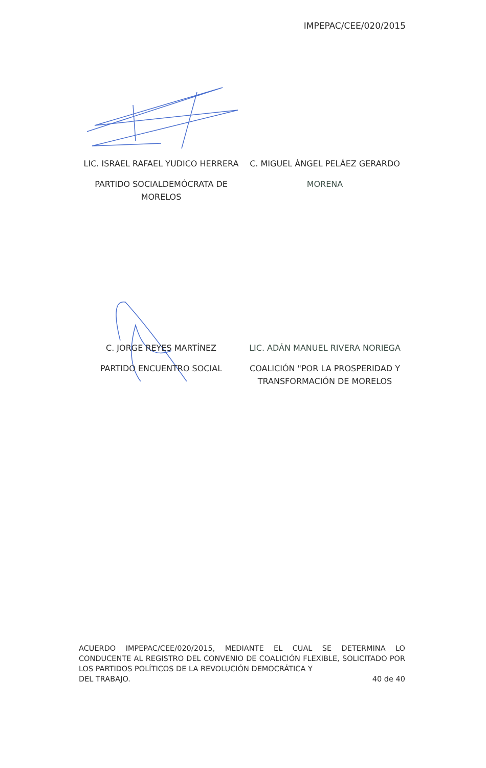IMPEPAC/CEE/020/2015
LIC. ISRAEL RAFAEL YUDICO HERRERA
PARTIDO SOCIALDEMÓCRATA DE MORELOS
C. MIGUEL ÁNGEL PELÁEZ GERARDO
MORENA
C. JORGE REYES MARTÍNEZ
PARTIDO ENCUENTRO SOCIAL
LIC. ADÁN MANUEL RIVERA NORIEGA
COALICIÓN "POR LA PROSPERIDAD Y TRANSFORMACIÓN DE MORELOS
ACUERDO IMPEPAC/CEE/020/2015, MEDIANTE EL CUAL SE DETERMINA LO CONDUCENTE AL REGISTRO DEL CONVENIO DE COALICIÓN FLEXIBLE, SOLICITADO POR LOS PARTIDOS POLÍTICOS DE LA REVOLUCIÓN DEMOCRÁTICA Y
DEL TRABAJO. 40 de 40